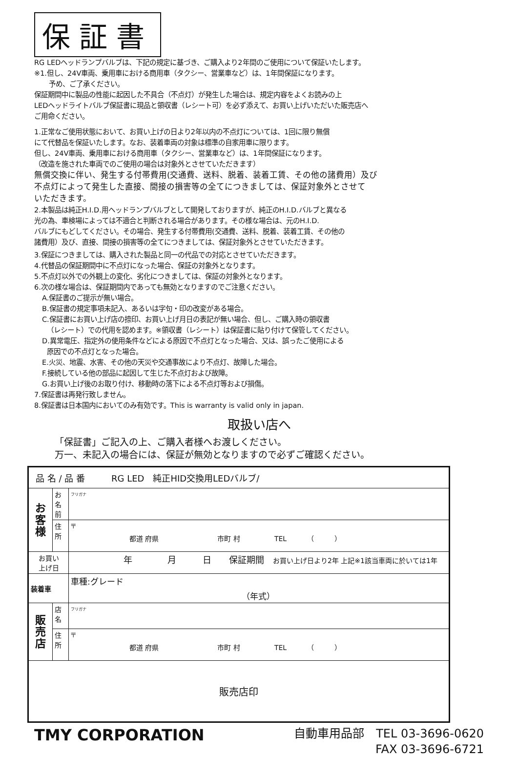保証書
RG LEDヘッドランプバルブは、下記の規定に基づき、ご購入より2年間のご使用について保証いたします。
※1.但し、24V車両、乗用車における商用車（タクシー、営業車など）は、1年間保証になります。
予め、ご了承ください。
保証期間中に製品の性能に起因した不具合（不点灯）が発生した場合は、規定内容をよくお読みの上
LEDヘッドライトバルブ保証書に現品と領収書（レシート可）を必ず添えて、お買い上げいただいた販売店へ
ご用命ください。
1.正常なご使用状態において、お買い上げの日より2年以内の不点灯については、1回に限り無償
にて代替品を保証いたします。なお、装着車両の対象は標準の自家用車に限ります。
但し、24V車両、乗用車における商用車（タクシー、営業車など）は、1年間保証になります。
（改造を施された車両でのご使用の場合は対象外とさせていただきます）
無償交換に伴い、発生する付帯費用(交通費、送料、脱着、装着工賃、その他の諸費用）及び
不点灯によって発生した直接、間接の損害等の全てにつきましては、保証対象外とさせて
いただきます。
2.本製品は純正H.I.D.用ヘッドランプバルブとして開発しておりますが、純正のH.I.D.バルブと異なる
光の為、車検場によっては不適合と判断される場合があります。その様な場合は、元のH.I.D.
バルブにもどしてください。その場合、発生する付帯費用(交通費、送料、脱着、装着工賃、その他の
諸費用）及び、直接、間接の損害等の全てにつきましては、保証対象外とさせていただきます。
3.保証につきましては、購入された製品と同一の代品での対応とさせていただきます。
4.代替品の保証期間中に不点灯になった場合、保証の対象外となります。
5.不点灯以外での外観上の変化、劣化につきましては、保証の対象外となります。
6.次の様な場合は、保証期間内であっても無効となりますのでご注意ください。
A.保証書のご提示が無い場合。
B.保証書の規定事項未記入、あるいは字句・印の改変がある場合。
C.保証書にお買い上げ店の捺印、お買い上げ月日の表記が無い場合、但し、ご購入時の領収書
（レシート）での代用を認めます。※領収書（レシート）は保証書に貼り付けて保管してください。
D.異常電圧、指定外の使用条件などによる原因で不点灯となった場合、又は、誤ったご使用による
原因での不点灯となった場合。
E.火災、地震、水害、その他の天災や交通事故により不点灯、故障した場合。
F.接続している他の部品に起因して生じた不点灯および故障。
G.お買い上げ後のお取り付け、移動時の落下による不点灯等および損傷。
7.保証書は再発行致しません。
8.保証書は日本国内においてのみ有効です。This is warranty is valid only in japan.
取扱い店へ
「保証書」ご記入の上、ご購入者様へお渡しください。
万一、未記入の場合には、保証が無効となりますので必ずご確認ください。
| 品 名 / 品 番 RG LED 純正HID交換用LEDバルブ/ | | |
| お 客 様 | お名前 | フリガナ |
| | 住 所 | 〒 都道 府県 市町 村 TEL （ ） |
| お買い 上げ日 | | 年 月 日 保証期間 お買い上げ日より2年 上記※1該当車両に於いては1年 |
| 装着車 | | 車種:グレード （年式） |
| 販 売 店 | 店 名 | フリガナ |
| | 住 所 | 〒 都道 府県 市町 村 TEL （ ） |
| 販売店印 | | |
TMY CORPORATION
自動車用品部　TEL 03-3696-0620
FAX 03-3696-6721